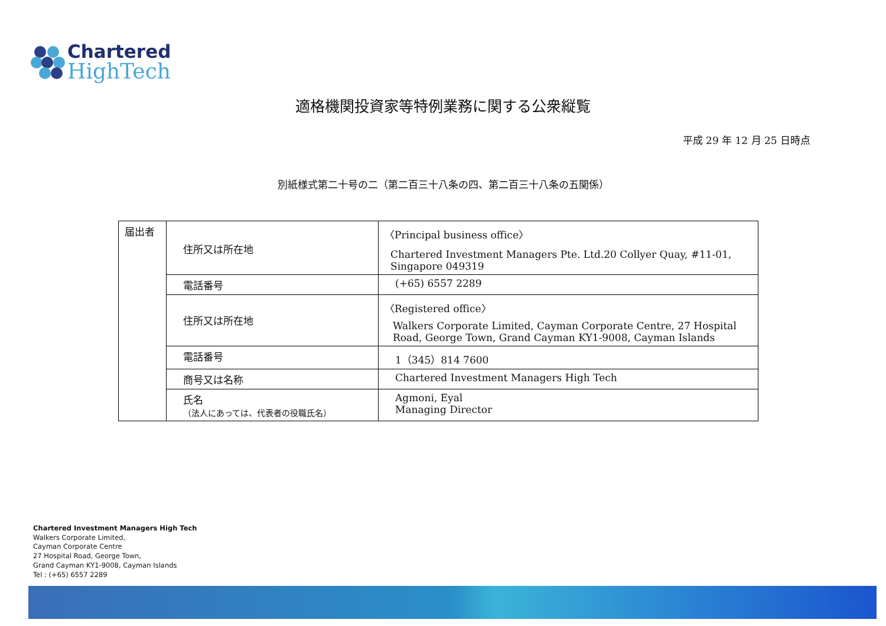Chartered
HighTech
適格機関投資家等特例業務に関する公衆縦覧
平成 29 年 12 月 25 日時点
別紙様式第二十号の二（第二百三十八条の四、第二百三十八条の五関係）
| 届出者 | 住所又は所在地 | 〈Principal business office〉 Chartered Investment Managers Pte. Ltd.20 Collyer Quay, #11-01, Singapore 049319 |
| | 電話番号 | (+65) 6557 2289 |
| | 住所又は所在地 | 〈Registered office〉 Walkers Corporate Limited, Cayman Corporate Centre, 27 Hospital Road, George Town, Grand Cayman KY1-9008, Cayman Islands |
| | 電話番号 | 1（345）814 7600 |
| | 商号又は名称 | Chartered Investment Managers High Tech |
| | 氏名 （法人にあっては、代表者の役職氏名） | Agmoni, Eyal Managing Director |
Chartered Investment Managers High Tech
Walkers Corporate Limited,
Cayman Corporate Centre
27 Hospital Road, George Town,
Grand Cayman KY1-9008, Cayman Islands
Tel : (+65) 6557 2289